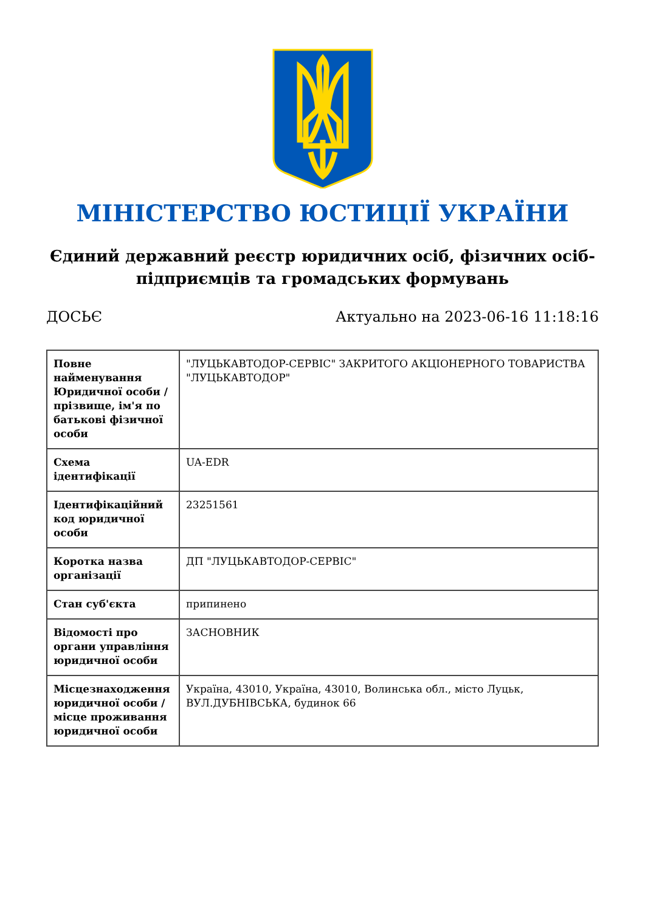МІНІСТЕРСТВО ЮСТИЦІЇ УКРАЇНИ
Єдиний державний реєстр юридичних осіб, фізичних осіб-підприємців та громадських формувань
ДОСЬЄ Актуально на 2023-06-16 11:18:16
| Повне найменування Юридичної особи / прізвище, ім'я по батькові фізичної особи | "ЛУЦЬКАВТОДОР-СЕРВІС" ЗАКРИТОГО АКЦІОНЕРНОГО ТОВАРИСТВА "ЛУЦЬКАВТОДОР" |
| Схема ідентифікації | UA-EDR |
| Ідентифікаційний код юридичної особи | 23251561 |
| Коротка назва організації | ДП "ЛУЦЬКАВТОДОР-СЕРВІС" |
| Стан суб'єкта | припинено |
| Відомості про органи управління юридичної особи | ЗАСНОВНИК |
| Місцезнаходження юридичної особи / місце проживання юридичної особи | Україна, 43010, Україна, 43010, Волинська обл., місто Луцьк, ВУЛ.ДУБНІВСЬКА, будинок 66 |